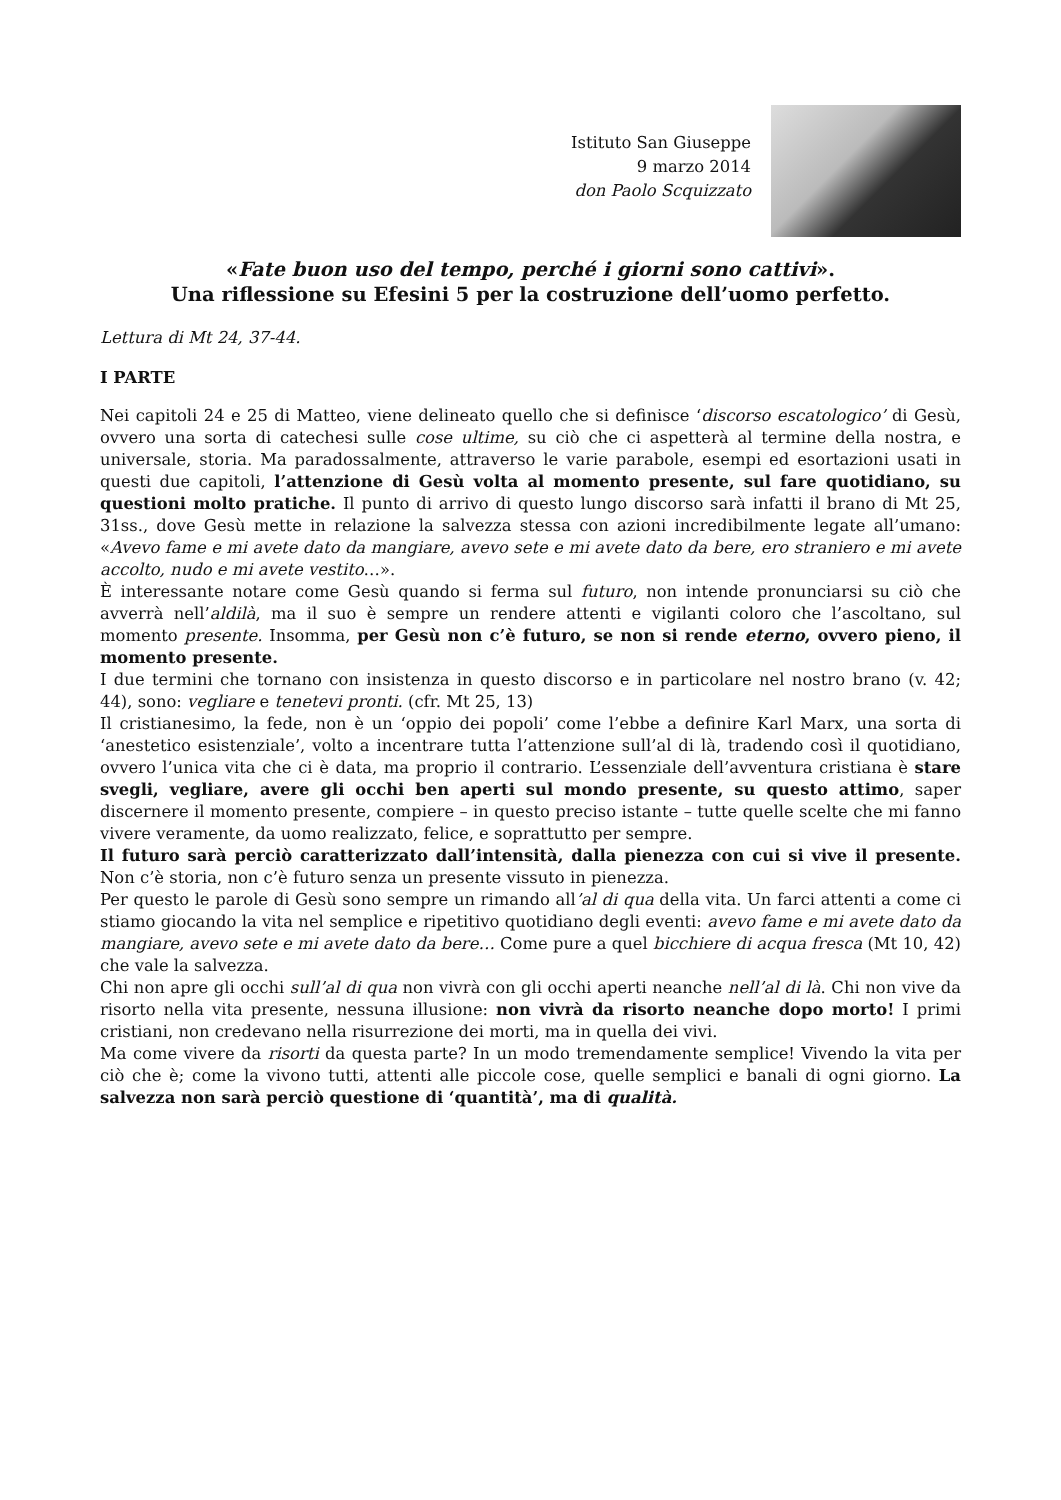Istituto San Giuseppe
9 marzo 2014
don Paolo Scquizzato
«Fate buon uso del tempo, perché i giorni sono cattivi».
Una riflessione su Efesini 5 per la costruzione dell’uomo perfetto.
Lettura di Mt 24, 37-44.
I PARTE
Nei capitoli 24 e 25 di Matteo, viene delineato quello che si definisce ‘discorso escatologico’ di Gesù, ovvero una sorta di catechesi sulle cose ultime, su ciò che ci aspetterà al termine della nostra, e universale, storia. Ma paradossalmente, attraverso le varie parabole, esempi ed esortazioni usati in questi due capitoli, l’attenzione di Gesù volta al momento presente, sul fare quotidiano, su questioni molto pratiche. Il punto di arrivo di questo lungo discorso sarà infatti il brano di Mt 25, 31ss., dove Gesù mette in relazione la salvezza stessa con azioni incredibilmente legate all’umano: «Avevo fame e mi avete dato da mangiare, avevo sete e mi avete dato da bere, ero straniero e mi avete accolto, nudo e mi avete vestito…».
È interessante notare come Gesù quando si ferma sul futuro, non intende pronunciarsi su ciò che avverrà nell’aldilà, ma il suo è sempre un rendere attenti e vigilanti coloro che l’ascoltano, sul momento presente. Insomma, per Gesù non c’è futuro, se non si rende eterno, ovvero pieno, il momento presente.
I due termini che tornano con insistenza in questo discorso e in particolare nel nostro brano (v. 42; 44), sono: vegliare e tenetevi pronti. (cfr. Mt 25, 13)
Il cristianesimo, la fede, non è un ‘oppio dei popoli’ come l’ebbe a definire Karl Marx, una sorta di ‘anestetico esistenziale’, volto a incentrare tutta l’attenzione sull’al di là, tradendo così il quotidiano, ovvero l’unica vita che ci è data, ma proprio il contrario. L’essenziale dell’avventura cristiana è stare svegli, vegliare, avere gli occhi ben aperti sul mondo presente, su questo attimo, saper discernere il momento presente, compiere – in questo preciso istante – tutte quelle scelte che mi fanno vivere veramente, da uomo realizzato, felice, e soprattutto per sempre.
Il futuro sarà perciò caratterizzato dall’intensità, dalla pienezza con cui si vive il presente. Non c’è storia, non c’è futuro senza un presente vissuto in pienezza.
Per questo le parole di Gesù sono sempre un rimando all’al di qua della vita. Un farci attenti a come ci stiamo giocando la vita nel semplice e ripetitivo quotidiano degli eventi: avevo fame e mi avete dato da mangiare, avevo sete e mi avete dato da bere… Come pure a quel bicchiere di acqua fresca (Mt 10, 42) che vale la salvezza.
Chi non apre gli occhi sull’al di qua non vivrà con gli occhi aperti neanche nell’al di là. Chi non vive da risorto nella vita presente, nessuna illusione: non vivrà da risorto neanche dopo morto! I primi cristiani, non credevano nella risurrezione dei morti, ma in quella dei vivi.
Ma come vivere da risorti da questa parte? In un modo tremendamente semplice! Vivendo la vita per ciò che è; come la vivono tutti, attenti alle piccole cose, quelle semplici e banali di ogni giorno. La salvezza non sarà perciò questione di ‘quantità’, ma di qualità.